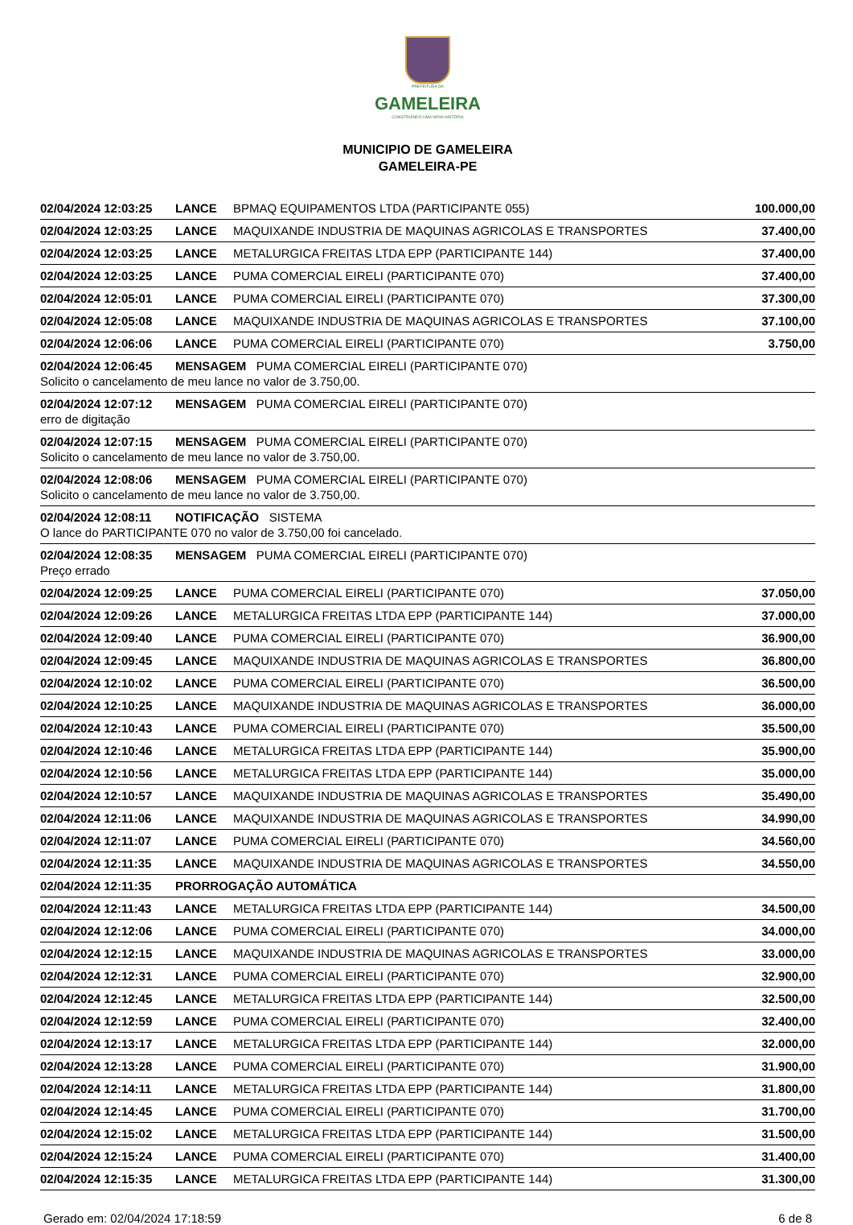PREFEITURA DA
GAMELEIRA
CONSTRUINDO UMA NOVA HISTÓRIA
MUNICIPIO DE GAMELEIRA
GAMELEIRA-PE
| 02/04/2024 12:03:25 | LANCE | BPMAQ EQUIPAMENTOS LTDA (PARTICIPANTE 055) | 100.000,00 |
| 02/04/2024 12:03:25 | LANCE | MAQUIXANDE INDUSTRIA DE MAQUINAS AGRICOLAS E TRANSPORTES | 37.400,00 |
| 02/04/2024 12:03:25 | LANCE | METALURGICA FREITAS LTDA EPP (PARTICIPANTE 144) | 37.400,00 |
| 02/04/2024 12:03:25 | LANCE | PUMA COMERCIAL EIRELI (PARTICIPANTE 070) | 37.400,00 |
| 02/04/2024 12:05:01 | LANCE | PUMA COMERCIAL EIRELI (PARTICIPANTE 070) | 37.300,00 |
| 02/04/2024 12:05:08 | LANCE | MAQUIXANDE INDUSTRIA DE MAQUINAS AGRICOLAS E TRANSPORTES | 37.100,00 |
| 02/04/2024 12:06:06 | LANCE | PUMA COMERCIAL EIRELI (PARTICIPANTE 070) | 3.750,00 |
| 02/04/2024 12:06:45 | MENSAGEM PUMA COMERCIAL EIRELI (PARTICIPANTE 070) | | |
| Solicito o cancelamento de meu lance no valor de 3.750,00. | | | |
| 02/04/2024 12:07:12 | MENSAGEM PUMA COMERCIAL EIRELI (PARTICIPANTE 070) | | |
| erro de digitação | | | |
| 02/04/2024 12:07:15 | MENSAGEM PUMA COMERCIAL EIRELI (PARTICIPANTE 070) | | |
| Solicito o cancelamento de meu lance no valor de 3.750,00. | | | |
| 02/04/2024 12:08:06 | MENSAGEM PUMA COMERCIAL EIRELI (PARTICIPANTE 070) | | |
| Solicito o cancelamento de meu lance no valor de 3.750,00. | | | |
| 02/04/2024 12:08:11 | NOTIFICAÇÃO SISTEMA | | |
| O lance do PARTICIPANTE 070 no valor de 3.750,00 foi cancelado. | | | |
| 02/04/2024 12:08:35 | MENSAGEM PUMA COMERCIAL EIRELI (PARTICIPANTE 070) | | |
| Preço errado | | | |
| 02/04/2024 12:09:25 | LANCE | PUMA COMERCIAL EIRELI (PARTICIPANTE 070) | 37.050,00 |
| 02/04/2024 12:09:26 | LANCE | METALURGICA FREITAS LTDA EPP (PARTICIPANTE 144) | 37.000,00 |
| 02/04/2024 12:09:40 | LANCE | PUMA COMERCIAL EIRELI (PARTICIPANTE 070) | 36.900,00 |
| 02/04/2024 12:09:45 | LANCE | MAQUIXANDE INDUSTRIA DE MAQUINAS AGRICOLAS E TRANSPORTES | 36.800,00 |
| 02/04/2024 12:10:02 | LANCE | PUMA COMERCIAL EIRELI (PARTICIPANTE 070) | 36.500,00 |
| 02/04/2024 12:10:25 | LANCE | MAQUIXANDE INDUSTRIA DE MAQUINAS AGRICOLAS E TRANSPORTES | 36.000,00 |
| 02/04/2024 12:10:43 | LANCE | PUMA COMERCIAL EIRELI (PARTICIPANTE 070) | 35.500,00 |
| 02/04/2024 12:10:46 | LANCE | METALURGICA FREITAS LTDA EPP (PARTICIPANTE 144) | 35.900,00 |
| 02/04/2024 12:10:56 | LANCE | METALURGICA FREITAS LTDA EPP (PARTICIPANTE 144) | 35.000,00 |
| 02/04/2024 12:10:57 | LANCE | MAQUIXANDE INDUSTRIA DE MAQUINAS AGRICOLAS E TRANSPORTES | 35.490,00 |
| 02/04/2024 12:11:06 | LANCE | MAQUIXANDE INDUSTRIA DE MAQUINAS AGRICOLAS E TRANSPORTES | 34.990,00 |
| 02/04/2024 12:11:07 | LANCE | PUMA COMERCIAL EIRELI (PARTICIPANTE 070) | 34.560,00 |
| 02/04/2024 12:11:35 | LANCE | MAQUIXANDE INDUSTRIA DE MAQUINAS AGRICOLAS E TRANSPORTES | 34.550,00 |
| 02/04/2024 12:11:35 | PRORROGAÇÃO AUTOMÁTICA | | |
| 02/04/2024 12:11:43 | LANCE | METALURGICA FREITAS LTDA EPP (PARTICIPANTE 144) | 34.500,00 |
| 02/04/2024 12:12:06 | LANCE | PUMA COMERCIAL EIRELI (PARTICIPANTE 070) | 34.000,00 |
| 02/04/2024 12:12:15 | LANCE | MAQUIXANDE INDUSTRIA DE MAQUINAS AGRICOLAS E TRANSPORTES | 33.000,00 |
| 02/04/2024 12:12:31 | LANCE | PUMA COMERCIAL EIRELI (PARTICIPANTE 070) | 32.900,00 |
| 02/04/2024 12:12:45 | LANCE | METALURGICA FREITAS LTDA EPP (PARTICIPANTE 144) | 32.500,00 |
| 02/04/2024 12:12:59 | LANCE | PUMA COMERCIAL EIRELI (PARTICIPANTE 070) | 32.400,00 |
| 02/04/2024 12:13:17 | LANCE | METALURGICA FREITAS LTDA EPP (PARTICIPANTE 144) | 32.000,00 |
| 02/04/2024 12:13:28 | LANCE | PUMA COMERCIAL EIRELI (PARTICIPANTE 070) | 31.900,00 |
| 02/04/2024 12:14:11 | LANCE | METALURGICA FREITAS LTDA EPP (PARTICIPANTE 144) | 31.800,00 |
| 02/04/2024 12:14:45 | LANCE | PUMA COMERCIAL EIRELI (PARTICIPANTE 070) | 31.700,00 |
| 02/04/2024 12:15:02 | LANCE | METALURGICA FREITAS LTDA EPP (PARTICIPANTE 144) | 31.500,00 |
| 02/04/2024 12:15:24 | LANCE | PUMA COMERCIAL EIRELI (PARTICIPANTE 070) | 31.400,00 |
| 02/04/2024 12:15:35 | LANCE | METALURGICA FREITAS LTDA EPP (PARTICIPANTE 144) | 31.300,00 |
Gerado em: 02/04/2024 17:18:59 6 de 8